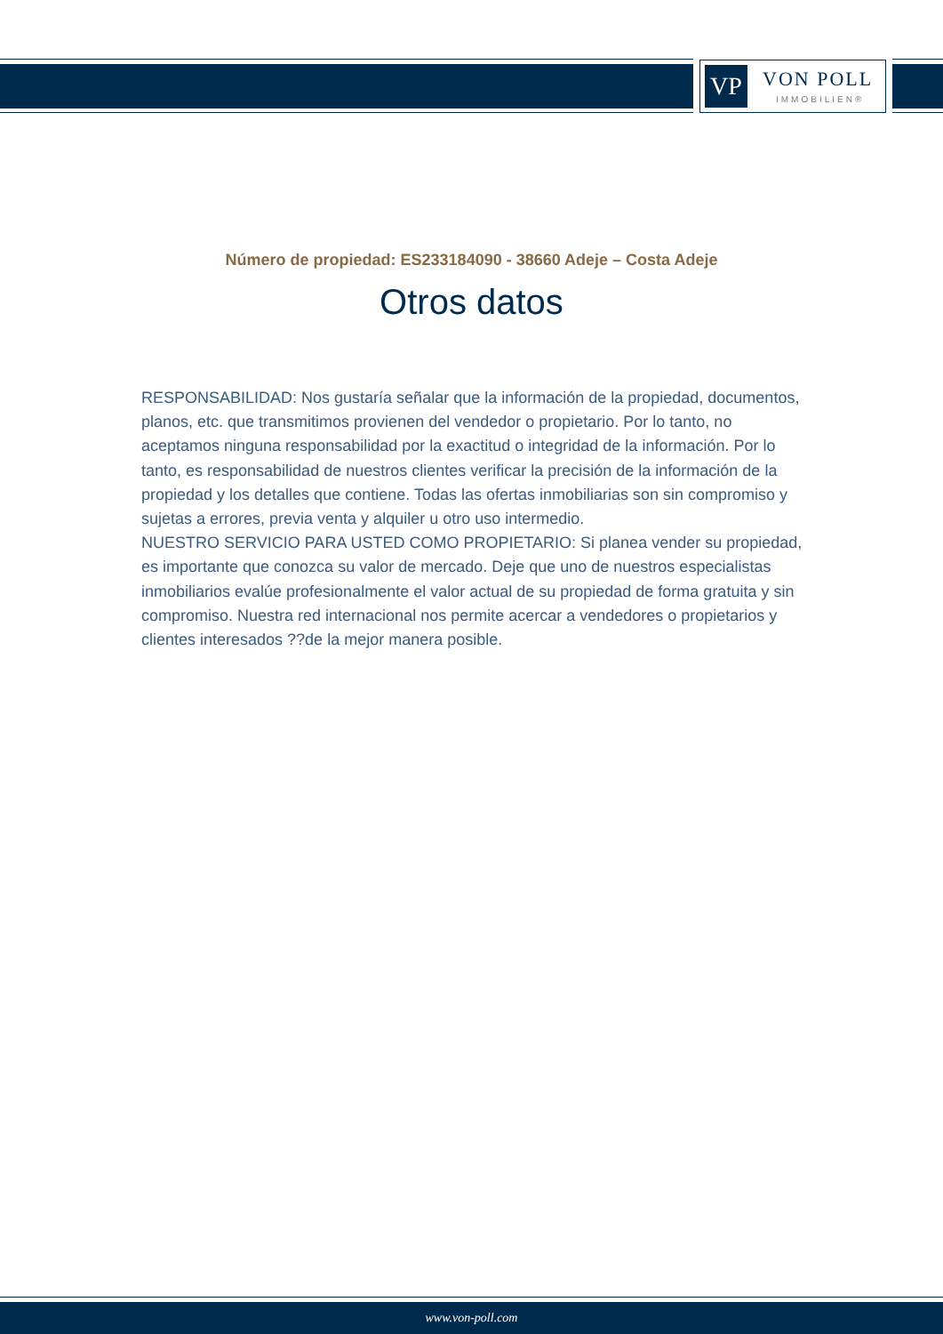VP VON POLL
IMMOBILIEN®
Número de propiedad: ES233184090 - 38660 Adeje – Costa Adeje
Otros datos
RESPONSABILIDAD: Nos gustaría señalar que la información de la propiedad, documentos, planos, etc. que transmitimos provienen del vendedor o propietario. Por lo tanto, no aceptamos ninguna responsabilidad por la exactitud o integridad de la información. Por lo tanto, es responsabilidad de nuestros clientes verificar la precisión de la información de la propiedad y los detalles que contiene. Todas las ofertas inmobiliarias son sin compromiso y sujetas a errores, previa venta y alquiler u otro uso intermedio.
NUESTRO SERVICIO PARA USTED COMO PROPIETARIO: Si planea vender su propiedad, es importante que conozca su valor de mercado. Deje que uno de nuestros especialistas inmobiliarios evalúe profesionalmente el valor actual de su propiedad de forma gratuita y sin compromiso. Nuestra red internacional nos permite acercar a vendedores o propietarios y clientes interesados ??de la mejor manera posible.
www.von-poll.com